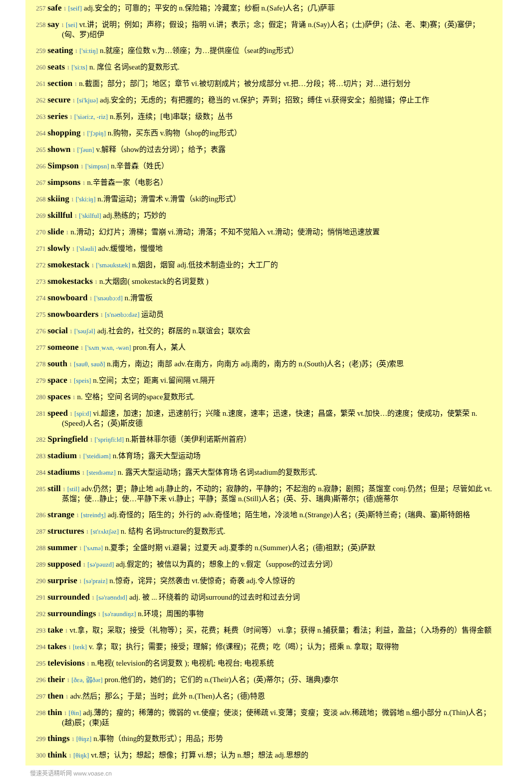257 safe 1 [seif] adj.安全的；可靠的；平安的 n.保险箱；冷藏室；纱橱 n.(Safe)人名；(几)萨菲
258 say 1 [sei] vt.讲；说明；例如；声称；假设；指明 vi.讲；表示；念；假定；背诵 n.(Say)人名；(土)萨伊；(法、老、柬)赛；(英)塞伊；(匈、罗)绍伊
259 seating 1 ['si:tiŋ] n.就座；座位数 v.为…领座；为…提供座位（seat的ing形式）
260 seats 1 ['si:ts] n. 席位 名词seat的复数形式.
261 section 1 n.截面；部分；部门；地区；章节 vi.被切割成片；被分成部分 vt.把…分段；将…切片；对…进行划分
262 secure 1 [si'kjuə] adj.安全的；无虑的；有把握的；稳当的 vt.保护；弄到；招致；缚住 vi.获得安全；船抛锚；停止工作
263 series 1 ['siəri:z, -riz] n.系列，连续；[电]串联；级数；丛书
264 shopping 1 ['ʃɔpiŋ] n.购物，买东西 v.购物（shop的ing形式）
265 shown 1 ['ʃəun] v.解释（show的过去分词）；给予；表露
266 Simpson 1 ['simpsn] n.辛普森（姓氏）
267 simpsons 1 n.辛普森一家（电影名）
268 skiing 1 ['ski:iŋ] n.滑雪运动；滑雪术 v.滑雪（ski的ing形式）
269 skillful 1 ['skilful] adj.熟练的；巧妙的
270 slide 1 n.滑动；幻灯片；滑梯；雪崩 vi.滑动；滑落；不知不觉陷入 vt.滑动；使滑动；悄悄地迅速放置
271 slowly 1 ['sləuli] adv.缓慢地，慢慢地
272 smokestack 1 ['sməukstæk] n.烟囱，烟窗 adj.低技术制造业的；大工厂的
273 smokestacks 1 n.大烟囱( smokestack的名词复数 )
274 snowboard 1 ['snəubɔ:d] n.滑雪板
275 snowboarders 1 [s'nəʊbɔ:dəz] 运动员
276 social 1 ['səuʃəl] adj.社会的，社交的；群居的 n.联谊会；联欢会
277 someone 1 ['sʌmˌwʌn, -wən] pron.有人，某人
278 south 1 [sauθ, sauð] n.南方，南边；南部 adv.在南方，向南方 adj.南的，南方的 n.(South)人名；(老)苏；(英)索思
279 space 1 [speis] n.空间；太空；距离 vi.留间隔 vt.隔开
280 spaces 1 n. 空格；空间 名词的space复数形式.
281 speed 1 [spi:d] vi.超速，加速；加速，迅速前行；兴隆 n.速度，速率；迅速，快速；昌盛，繁荣 vt.加快…的速度；使成功，使繁荣 n.(Speed)人名；(英)斯皮德
282 Springfield 1 ['spriŋfi:ld] n.斯普林菲尔德（美伊利诺斯州首府）
283 stadium 1 ['steidiəm] n.体育场；露天大型运动场
284 stadiums 1 [steɪdɪəmz] n. 露天大型运动场；露天大型体育场 名词stadium的复数形式.
285 still 1 [stil] adv.仍然；更；静止地 adj.静止的，不动的；寂静的，平静的；不起泡的 n.寂静；剧照；蒸馏室 conj.仍然；但是；尽管如此 vt.蒸馏；使…静止；使…平静下来 vi.静止；平静；蒸馏 n.(Still)人名；(英、芬、瑞典)斯蒂尔；(德)施蒂尔
286 strange 1 [streindʒ] adj.奇怪的；陌生的；外行的 adv.奇怪地；陌生地，冷淡地 n.(Strange)人名；(英)斯特兰奇；(瑞典、塞)斯特朗格
287 structures 1 [st'rʌktʃəz] n. 结构 名词structure的复数形式.
288 summer 1 ['sʌmə] n.夏季；全盛时期 vi.避暑；过夏天 adj.夏季的 n.(Summer)人名；(德)祖默；(英)萨默
289 supposed 1 [sə'pəuzd] adj.假定的；被信以为真的；想象上的 v.假定（suppose的过去分词）
290 surprise 1 [sə'praiz] n.惊奇，诧异；突然袭击 vt.使惊奇；奇袭 adj.令人惊讶的
291 surrounded 1 [sə'raʊndɪd] adj. 被 ... 环绕着的 动词surround的过去时和过去分词
292 surroundings 1 [sə'raundiŋz] n.环境；周围的事物
293 take 1 vt.拿，取；采取；接受（礼物等）；买，花费；耗费（时间等） vi.拿；获得 n.捕获量；看法；利益，盈益；（入场券的）售得金额
294 takes 1 [teɪk] v. 拿；取；执行；需要；接受；理解；修(课程)；花费；吃（喝）；认为；搭乘 n. 拿取；取得物
295 televisions 1 n.电视( television的名词复数 ); 电视机; 电视台; 电视系统
296 their 1 [ðεə, 弱ðər] pron.他们的，她们的；它们的 n.(Their)人名；(英)蒂尔；(芬、瑞典)泰尔
297 then 1 adv.然后；那么；于是；当时；此外 n.(Then)人名；(德)特恩
298 thin 1 [θin] adj.薄的；瘦的；稀薄的；微弱的 vt.使瘦；使淡；使稀疏 vi.变薄；变瘦；变淡 adv.稀疏地；微弱地 n.细小部分 n.(Thin)人名；(越)辰；(柬)廷
299 things 1 [θiŋz] n.事物（thing的复数形式）；用品；形势
300 think 1 [θiŋk] vt.想；认为；想起；想像；打算 vi.想；认为 n.想；想法 adj.思想的
慢速英语精听网 www.voase.cn